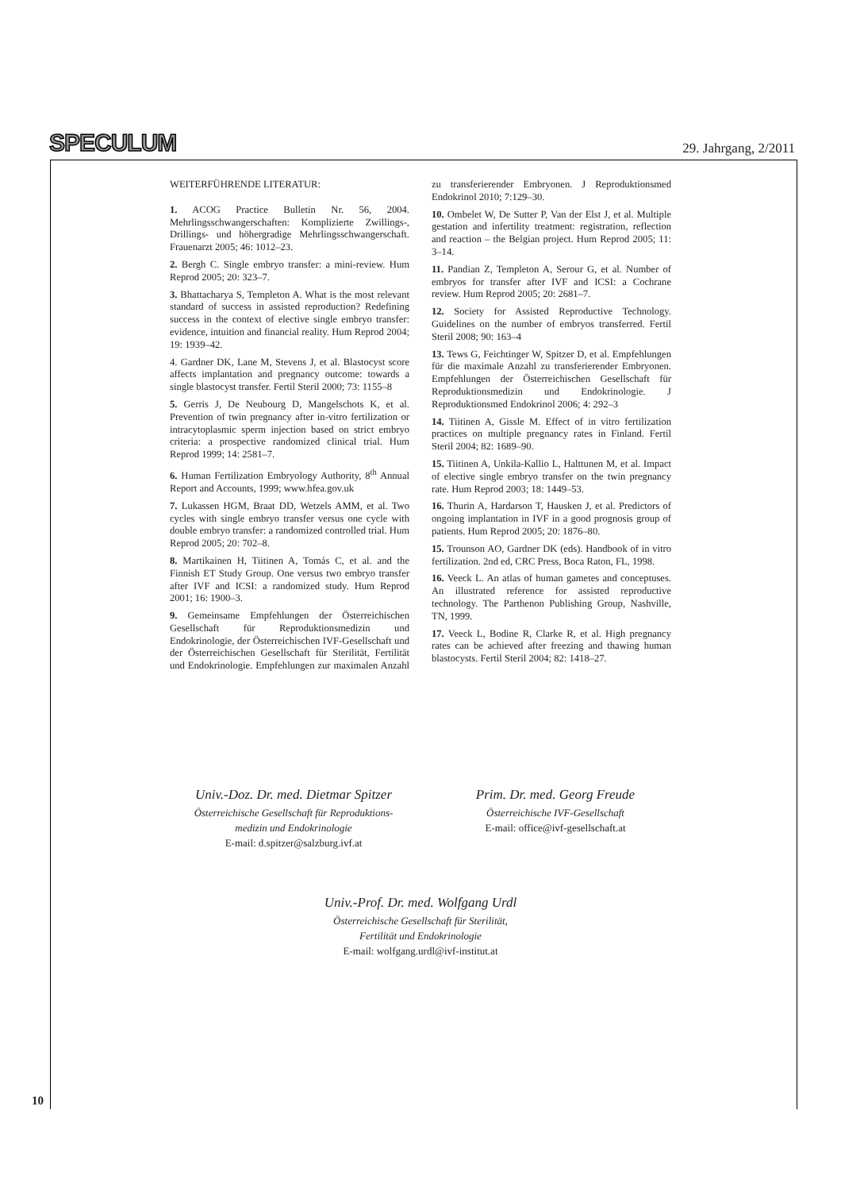SPECULUM 29. Jahrgang, 2/2011
WEITERFÜHRENDE LITERATUR:
1. ACOG Practice Bulletin Nr. 56, 2004. Mehrlingsschwangerschaften: Komplizierte Zwillings-, Drillings- und höhergradige Mehrlingsschwangerschaft. Frauenarzt 2005; 46: 1012–23.
2. Bergh C. Single embryo transfer: a mini-review. Hum Reprod 2005; 20: 323–7.
3. Bhattacharya S, Templeton A. What is the most relevant standard of success in assisted reproduction? Redefining success in the context of elective single embryo transfer: evidence, intuition and financial reality. Hum Reprod 2004; 19: 1939–42.
4. Gardner DK, Lane M, Stevens J, et al. Blastocyst score affects implantation and pregnancy outcome: towards a single blastocyst transfer. Fertil Steril 2000; 73: 1155–8
5. Gerris J, De Neubourg D, Mangelschots K, et al. Prevention of twin pregnancy after in-vitro fertilization or intracytoplasmic sperm injection based on strict embryo criteria: a prospective randomized clinical trial. Hum Reprod 1999; 14: 2581–7.
6. Human Fertilization Embryology Authority, 8<sup>th</sup> Annual Report and Accounts, 1999; www.hfea.gov.uk
7. Lukassen HGM, Braat DD, Wetzels AMM, et al. Two cycles with single embryo transfer versus one cycle with double embryo transfer: a randomized controlled trial. Hum Reprod 2005; 20: 702–8.
8. Martikainen H, Tiitinen A, Tomás C, et al. and the Finnish ET Study Group. One versus two embryo transfer after IVF and ICSI: a randomized study. Hum Reprod 2001; 16: 1900–3.
9. Gemeinsame Empfehlungen der Österreichischen Gesellschaft für Reproduktionsmedizin und Endokrinologie, der Österreichischen IVF-Gesellschaft und der Österreichischen Gesellschaft für Sterilität, Fertilität und Endokrinologie. Empfehlungen zur maximalen Anzahl zu transferierender Embryonen. J Reproduktionsmed Endokrinol 2010; 7:129–30.
10. Ombelet W, De Sutter P, Van der Elst J, et al. Multiple gestation and infertility treatment: registration, reflection and reaction – the Belgian project. Hum Reprod 2005; 11: 3–14.
11. Pandian Z, Templeton A, Serour G, et al. Number of embryos for transfer after IVF and ICSI: a Cochrane review. Hum Reprod 2005; 20: 2681–7.
12. Society for Assisted Reproductive Technology. Guidelines on the number of embryos transferred. Fertil Steril 2008; 90: 163–4
13. Tews G, Feichtinger W, Spitzer D, et al. Empfehlungen für die maximale Anzahl zu transferierender Embryonen. Empfehlungen der Österreichischen Gesellschaft für Reproduktionsmedizin und Endokrinologie. J Reproduktionsmed Endokrinol 2006; 4: 292–3
14. Tiitinen A, Gissle M. Effect of in vitro fertilization practices on multiple pregnancy rates in Finland. Fertil Steril 2004; 82: 1689–90.
15. Tiitinen A, Unkila-Kallio L, Halttunen M, et al. Impact of elective single embryo transfer on the twin pregnancy rate. Hum Reprod 2003; 18: 1449–53.
16. Thurin A, Hardarson T, Hausken J, et al. Predictors of ongoing implantation in IVF in a good prognosis group of patients. Hum Reprod 2005; 20: 1876–80.
15. Trounson AO, Gardner DK (eds). Handbook of in vitro fertilization. 2nd ed, CRC Press, Boca Raton, FL, 1998.
16. Veeck L. An atlas of human gametes and conceptuses. An illustrated reference for assisted reproductive technology. The Parthenon Publishing Group, Nashville, TN, 1999.
17. Veeck L, Bodine R, Clarke R, et al. High pregnancy rates can be achieved after freezing and thawing human blastocysts. Fertil Steril 2004; 82: 1418–27.
Univ.-Doz. Dr. med. Dietmar Spitzer
Österreichische Gesellschaft für Reproduktions-
medizin und Endokrinologie
E-mail: d.spitzer@salzburg.ivf.at
Prim. Dr. med. Georg Freude
Österreichische IVF-Gesellschaft
E-mail: office@ivf-gesellschaft.at
Univ.-Prof. Dr. med. Wolfgang Urdl
Österreichische Gesellschaft für Sterilität,
Fertilität und Endokrinologie
E-mail: wolfgang.urdl@ivf-institut.at
10